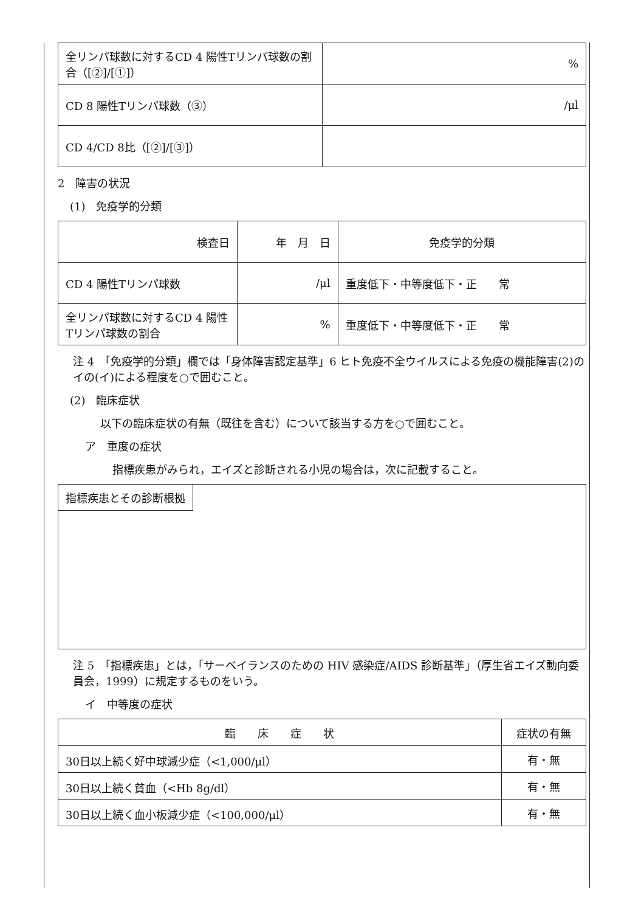| 全リンパ球数に対するCD 4 陽性Tリンパ球数の割合（[②]/[①]） | % |
| CD 8 陽性Tリンパ球数（③） | /μl |
| CD 4/CD 8比（[②]/[③]） | |
2　障害の状況
(1)　免疫学的分類
| 検査日 | 年 月 日 | 免疫学的分類 |
| CD 4 陽性Tリンパ球数 | /μl | 重度低下・中等度低下・正 常 |
| 全リンパ球数に対するCD 4 陽性Tリンパ球数の割合 | % | 重度低下・中等度低下・正 常 |
注 4　「免疫学的分類」欄では「身体障害認定基準」6 ヒト免疫不全ウイルスによる免疫の機能障害(2)のイの(イ)による程度を○で囲むこと。
(2)　臨床症状
以下の臨床症状の有無（既往を含む）について該当する方を○で囲むこと。
ア　重度の症状
指標疾患がみられ，エイズと診断される小児の場合は，次に記載すること。
指標疾患とその診断根拠
注 5　「指標疾患」とは，「サーベイランスのための HIV 感染症/AIDS 診断基準」（厚生省エイズ動向委員会，1999）に規定するものをいう。
イ　中等度の症状
| 臨 床 症 状 | 症状の有無 |
| 30日以上続く好中球減少症（<1,000/μl） | 有・無 |
| 30日以上続く貧血（<Hb 8g/dl） | 有・無 |
| 30日以上続く血小板減少症（<100,000/μl） | 有・無 |